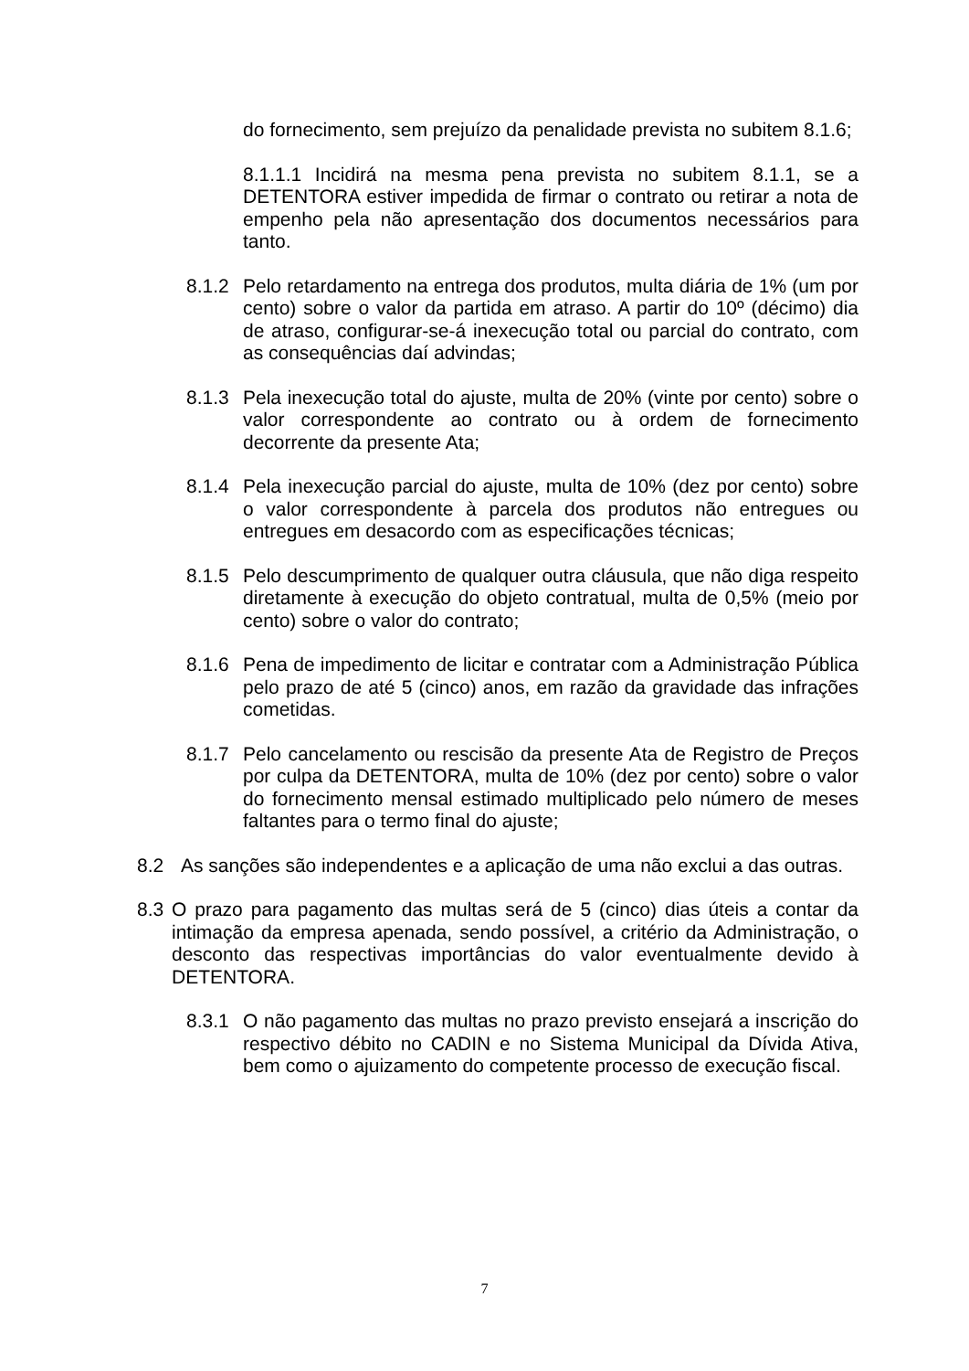do fornecimento, sem prejuízo da penalidade prevista no subitem 8.1.6;
8.1.1.1 Incidirá na mesma pena prevista no subitem 8.1.1, se a DETENTORA estiver impedida de firmar o contrato ou retirar a nota de empenho pela não apresentação dos documentos necessários para tanto.
8.1.2 Pelo retardamento na entrega dos produtos, multa diária de 1% (um por cento) sobre o valor da partida em atraso. A partir do 10º (décimo) dia de atraso, configurar-se-á inexecução total ou parcial do contrato, com as consequências daí advindas;
8.1.3 Pela inexecução total do ajuste, multa de 20% (vinte por cento) sobre o valor correspondente ao contrato ou à ordem de fornecimento decorrente da presente Ata;
8.1.4 Pela inexecução parcial do ajuste, multa de 10% (dez por cento) sobre o valor correspondente à parcela dos produtos não entregues ou entregues em desacordo com as especificações técnicas;
8.1.5 Pelo descumprimento de qualquer outra cláusula, que não diga respeito diretamente à execução do objeto contratual, multa de 0,5% (meio por cento) sobre o valor do contrato;
8.1.6 Pena de impedimento de licitar e contratar com a Administração Pública pelo prazo de até 5 (cinco) anos, em razão da gravidade das infrações cometidas.
8.1.7 Pelo cancelamento ou rescisão da presente Ata de Registro de Preços por culpa da DETENTORA, multa de 10% (dez por cento) sobre o valor do fornecimento mensal estimado multiplicado pelo número de meses faltantes para o termo final do ajuste;
8.2 As sanções são independentes e a aplicação de uma não exclui a das outras.
8.3 O prazo para pagamento das multas será de 5 (cinco) dias úteis a contar da intimação da empresa apenada, sendo possível, a critério da Administração, o desconto das respectivas importâncias do valor eventualmente devido à DETENTORA.
8.3.1 O não pagamento das multas no prazo previsto ensejará a inscrição do respectivo débito no CADIN e no Sistema Municipal da Dívida Ativa, bem como o ajuizamento do competente processo de execução fiscal.
7